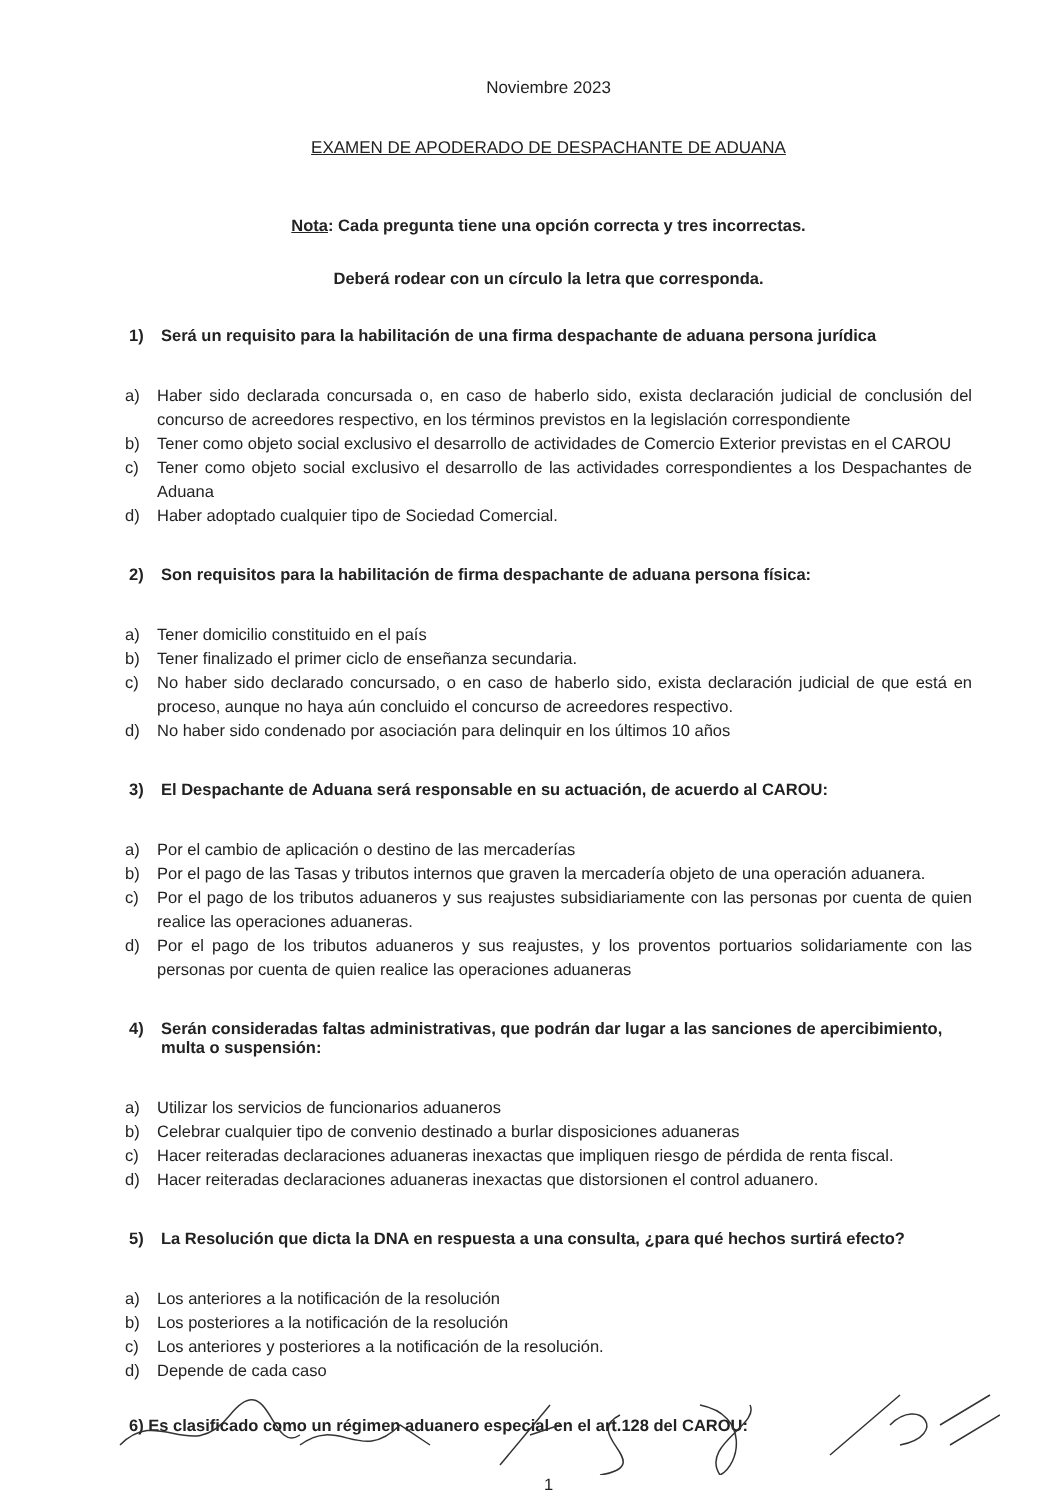Noviembre 2023
EXAMEN DE APODERADO DE DESPACHANTE DE ADUANA
Nota: Cada pregunta tiene una opción correcta y tres incorrectas.
Deberá rodear con un círculo la letra que corresponda.
1) Será un requisito para la habilitación de una firma despachante de aduana persona jurídica
a) Haber sido declarada concursada o, en caso de haberlo sido, exista declaración judicial de conclusión del concurso de acreedores respectivo, en los términos previstos en la legislación correspondiente
b) Tener como objeto social exclusivo el desarrollo de actividades de Comercio Exterior previstas en el CAROU
c) Tener como objeto social exclusivo el desarrollo de las actividades correspondientes a los Despachantes de Aduana
d) Haber adoptado cualquier tipo de Sociedad Comercial.
2) Son requisitos para la habilitación de firma despachante de aduana persona física:
a) Tener domicilio constituido en el país
b) Tener finalizado el primer ciclo de enseñanza secundaria.
c) No haber sido declarado concursado, o en caso de haberlo sido, exista declaración judicial de que está en proceso, aunque no haya aún concluido el concurso de acreedores respectivo.
d) No haber sido condenado por asociación para delinquir en los últimos 10 años
3) El Despachante de Aduana será responsable en su actuación, de acuerdo al CAROU:
a) Por el cambio de aplicación o destino de las mercaderías
b) Por el pago de las Tasas y tributos internos que graven la mercadería objeto de una operación aduanera.
c) Por el pago de los tributos aduaneros y sus reajustes subsidiariamente con las personas por cuenta de quien realice las operaciones aduaneras.
d) Por el pago de los tributos aduaneros y sus reajustes, y los proventos portuarios solidariamente con las personas por cuenta de quien realice las operaciones aduaneras
4) Serán consideradas faltas administrativas, que podrán dar lugar a las sanciones de apercibimiento, multa o suspensión:
a) Utilizar los servicios de funcionarios aduaneros
b) Celebrar cualquier tipo de convenio destinado a burlar disposiciones aduaneras
c) Hacer reiteradas declaraciones aduaneras inexactas que impliquen riesgo de pérdida de renta fiscal.
d) Hacer reiteradas declaraciones aduaneras inexactas que distorsionen el control aduanero.
5) La Resolución que dicta la DNA en respuesta a una consulta, ¿para qué hechos surtirá efecto?
a) Los anteriores a la notificación de la resolución
b) Los posteriores a la notificación de la resolución
c) Los anteriores y posteriores a la notificación de la resolución.
d) Depende de cada caso
6) Es clasificado como un régimen aduanero especial en el art.128 del CAROU:
1